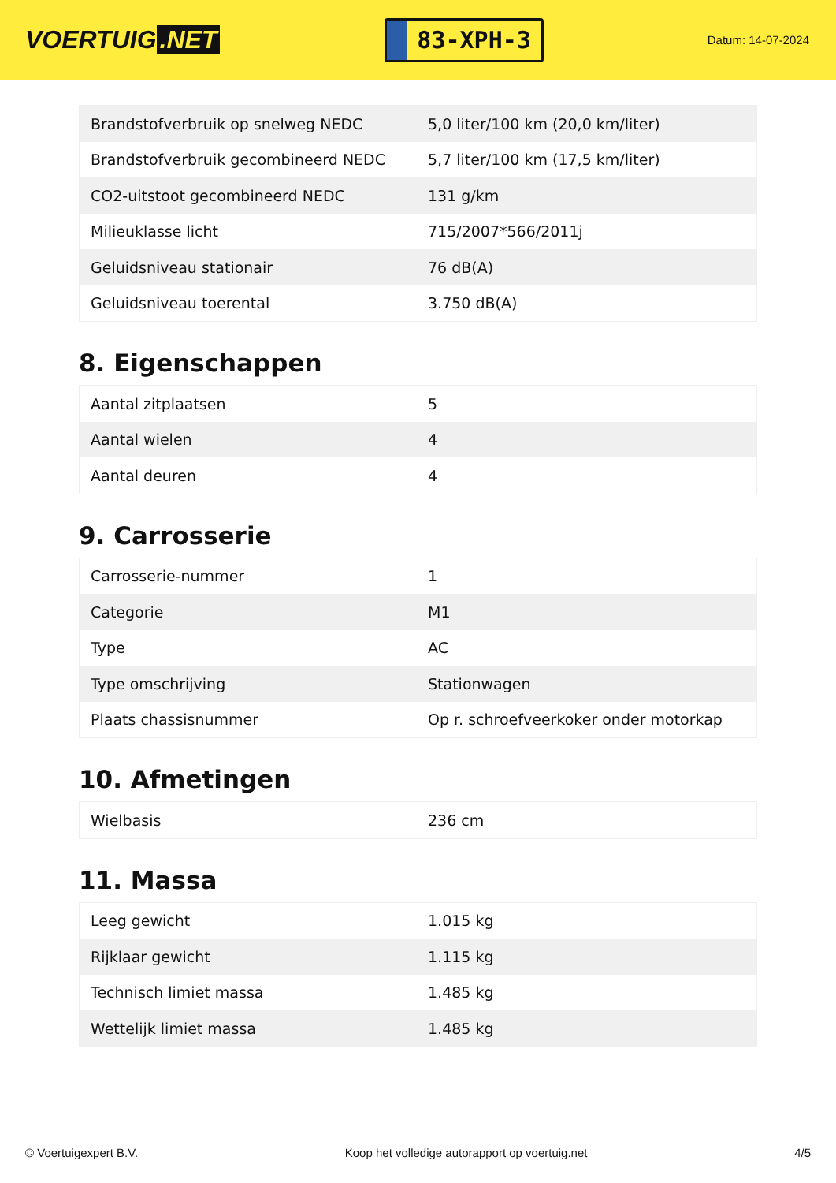VOERTUIG.NET
83-XPH-3
Datum: 14-07-2024
| Brandstofverbruik op snelweg NEDC | 5,0 liter/100 km (20,0 km/liter) |
| Brandstofverbruik gecombineerd NEDC | 5,7 liter/100 km (17,5 km/liter) |
| CO2-uitstoot gecombineerd NEDC | 131 g/km |
| Milieuklasse licht | 715/2007*566/2011j |
| Geluidsniveau stationair | 76 dB(A) |
| Geluidsniveau toerental | 3.750 dB(A) |
8. Eigenschappen
| Aantal zitplaatsen | 5 |
| Aantal wielen | 4 |
| Aantal deuren | 4 |
9. Carrosserie
| Carrosserie-nummer | 1 |
| Categorie | M1 |
| Type | AC |
| Type omschrijving | Stationwagen |
| Plaats chassisnummer | Op r. schroefveerkoker onder motorkap |
10. Afmetingen
| Wielbasis | 236 cm |
11. Massa
| Leeg gewicht | 1.015 kg |
| Rijklaar gewicht | 1.115 kg |
| Technisch limiet massa | 1.485 kg |
| Wettelijk limiet massa | 1.485 kg |
© Voertuigexpert B.V. Koop het volledige autorapport op voertuig.net 4/5